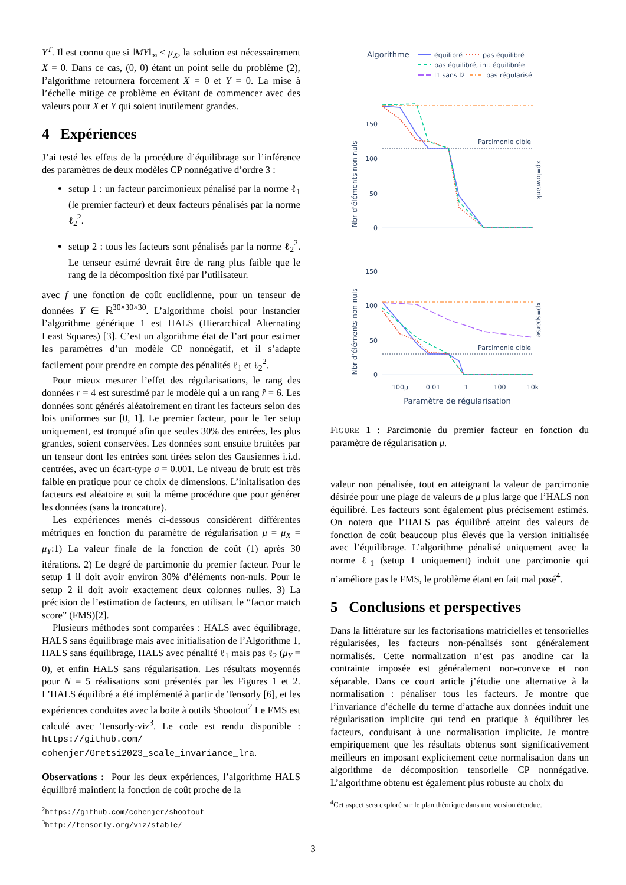Y<sup>T</sup>. Il est connu que si ‖MY‖<sub>∞</sub> ≤ μ<sub>X</sub>, la solution est nécessairement X = 0. Dans ce cas, (0, 0) étant un point selle du problème (2), l’algorithme retournera forcement X = 0 et Y = 0. La mise à l’échelle mitige ce problème en évitant de commencer avec des valeurs pour X et Y qui soient inutilement grandes.
4 Expériences
J’ai testé les effets de la procédure d’équilibrage sur l’inférence des paramètres de deux modèles CP nonnégative d’ordre 3 :
setup 1 : un facteur parcimonieux pénalisé par la norme ℓ<sub>1</sub> (le premier facteur) et deux facteurs pénalisés par la norme ℓ<sub>2</sub><sup>2</sup>.
setup 2 : tous les facteurs sont pénalisés par la norme ℓ<sub>2</sub><sup>2</sup>. Le tenseur estimé devrait être de rang plus faible que le rang de la décomposition fixé par l’utilisateur.
avec f une fonction de coût euclidienne, pour un tenseur de données Y ∈ ℝ<sup>30×30×30</sup>. L’algorithme choisi pour instancier l’algorithme générique 1 est HALS (Hierarchical Alternating Least Squares) [3]. C’est un algorithme état de l’art pour estimer les paramètres d’un modèle CP nonnégatif, et il s’adapte facilement pour prendre en compte des pénalités ℓ<sub>1</sub> et ℓ<sub>2</sub><sup>2</sup>.
Pour mieux mesurer l’effet des régularisations, le rang des données r = 4 est surestimé par le modèle qui a un rang r̂ = 6. Les données sont générés aléatoirement en tirant les facteurs selon des lois uniformes sur [0, 1]. Le premier facteur, pour le 1er setup uniquement, est tronqué afin que seules 30% des entrées, les plus grandes, soient conservées. Les données sont ensuite bruitées par un tenseur dont les entrées sont tirées selon des Gausiennes i.i.d. centrées, avec un écart-type σ = 0.001. Le niveau de bruit est très faible en pratique pour ce choix de dimensions. L’initalisation des facteurs est aléatoire et suit la même procédure que pour générer les données (sans la troncature).
Les expériences menés ci-dessous considèrent différentes métriques en fonction du paramètre de régularisation μ = μ<sub>X</sub> = μ<sub>Y</sub>:1) La valeur finale de la fonction de coût (1) après 30 itérations. 2) Le degré de parcimonie du premier facteur. Pour le setup 1 il doit avoir environ 30% d’éléments non-nuls. Pour le setup 2 il doit avoir exactement deux colonnes nulles. 3) La précision de l’estimation de facteurs, en utilisant le “factor match score” (FMS)[2].
Plusieurs méthodes sont comparées : HALS avec équilibrage, HALS sans équilibrage mais avec initialisation de l’Algorithme 1, HALS sans équilibrage, HALS avec pénalité ℓ<sub>1</sub> mais pas ℓ<sub>2</sub> (μ<sub>Y</sub> = 0), et enfin HALS sans régularisation. Les résultats moyennés pour N = 5 réalisations sont présentés par les Figures 1 et 2. L’HALS équilibré a été implémenté à partir de Tensorly [6], et les expériences conduites avec la boite à outils Shootout<sup>2</sup> Le FMS est calculé avec Tensorly-viz<sup>3</sup>. Le code est rendu disponible : https://github.com/ cohenjer/Gretsi2023_scale_invariance_lra.
Observations : Pour les deux expériences, l’algorithme HALS équilibré maintient la fonction de coût proche de la
<sup>2</sup> https://github.com/cohenjer/shootout
<sup>3</sup> http://tensorly.org/viz/stable/
Algorithme
équilibré
pas équilibré
pas équilibré, init équilibrée
l1 sans l2
pas régularisé
Nbr d'éléments non nuls
150
100
50
0
Parcimonie cible
xp=lowrank
Nbr d'éléments non nuls
150
100
50
0
Parcimonie cible
xp=sparse
100μ
0.01
1
100
10k
Paramètre de régularisation
FIGURE 1 : Parcimonie du premier facteur en fonction du paramètre de régularisation μ.
valeur non pénalisée, tout en atteignant la valeur de parcimonie désirée pour une plage de valeurs de μ plus large que l’HALS non équilibré. Les facteurs sont également plus précisement estimés. On notera que l’HALS pas équilibré atteint des valeurs de fonction de coût beaucoup plus élevés que la version initialisée avec l’équilibrage. L’algorithme pénalisé uniquement avec la norme ℓ<sub>1</sub> (setup 1 uniquement) induit une parcimonie qui n’améliore pas le FMS, le problème étant en fait mal posé<sup>4</sup>.
5 Conclusions et perspectives
Dans la littérature sur les factorisations matricielles et tensorielles régularisées, les facteurs non-pénalisés sont généralement normalisés. Cette normalization n’est pas anodine car la contrainte imposée est généralement non-convexe et non séparable. Dans ce court article j’étudie une alternative à la normalisation : pénaliser tous les facteurs. Je montre que l’invariance d’échelle du terme d’attache aux données induit une régularisation implicite qui tend en pratique à équilibrer les facteurs, conduisant à une normalisation implicite. Je montre empiriquement que les résultats obtenus sont significativement meilleurs en imposant explicitement cette normalisation dans un algorithme de décomposition tensorielle CP nonnégative. L’algorithme obtenu est également plus robuste au choix du
<sup>4</sup> Cet aspect sera exploré sur le plan théorique dans une version étendue.
3